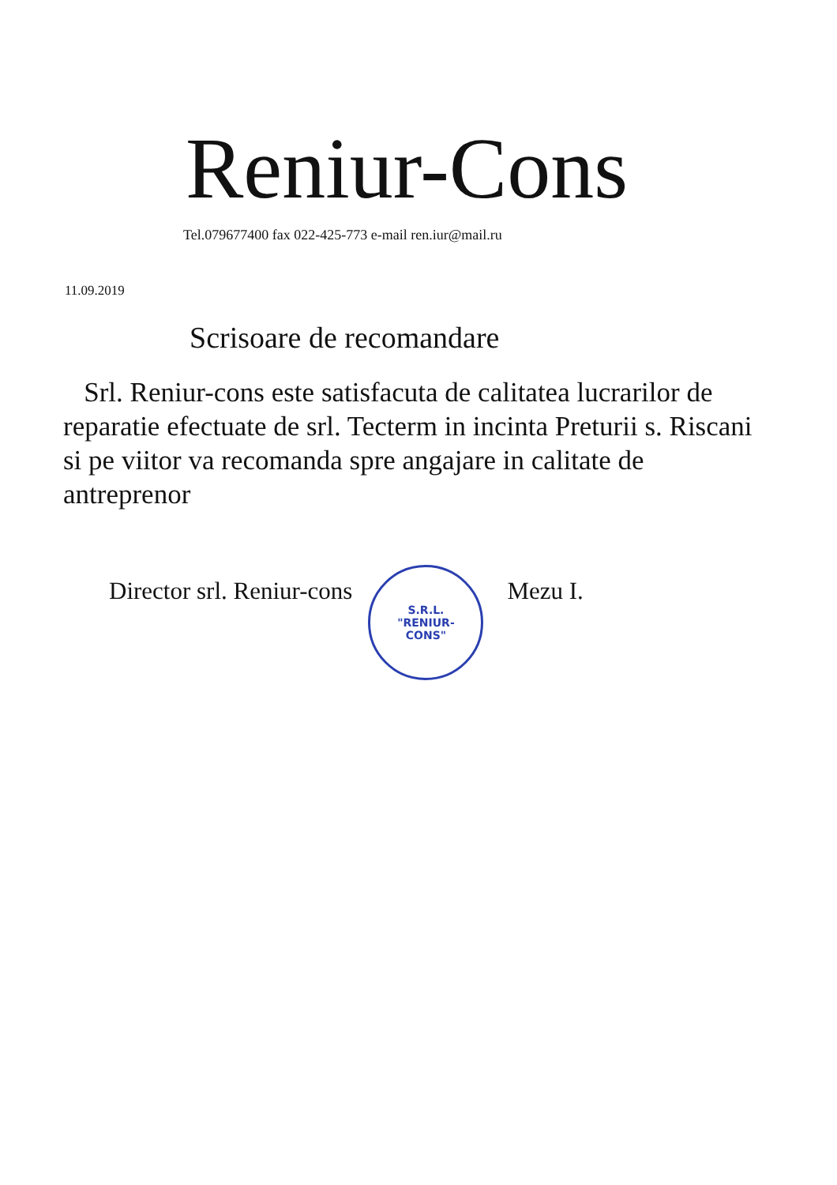Reniur-Cons
Tel.079677400 fax 022-425-773 e-mail ren.iur@mail.ru
11.09.2019
Scrisoare de recomandare
Srl. Reniur-cons este satisfacuta de calitatea lucrarilor de reparatie efectuate de srl. Tecterm in incinta Preturii s. Riscani si pe viitor va recomanda spre angajare in calitate de antreprenor
Director srl. Reniur-cons
S.R.L.
"RENIUR-
CONS"
Mezu I.